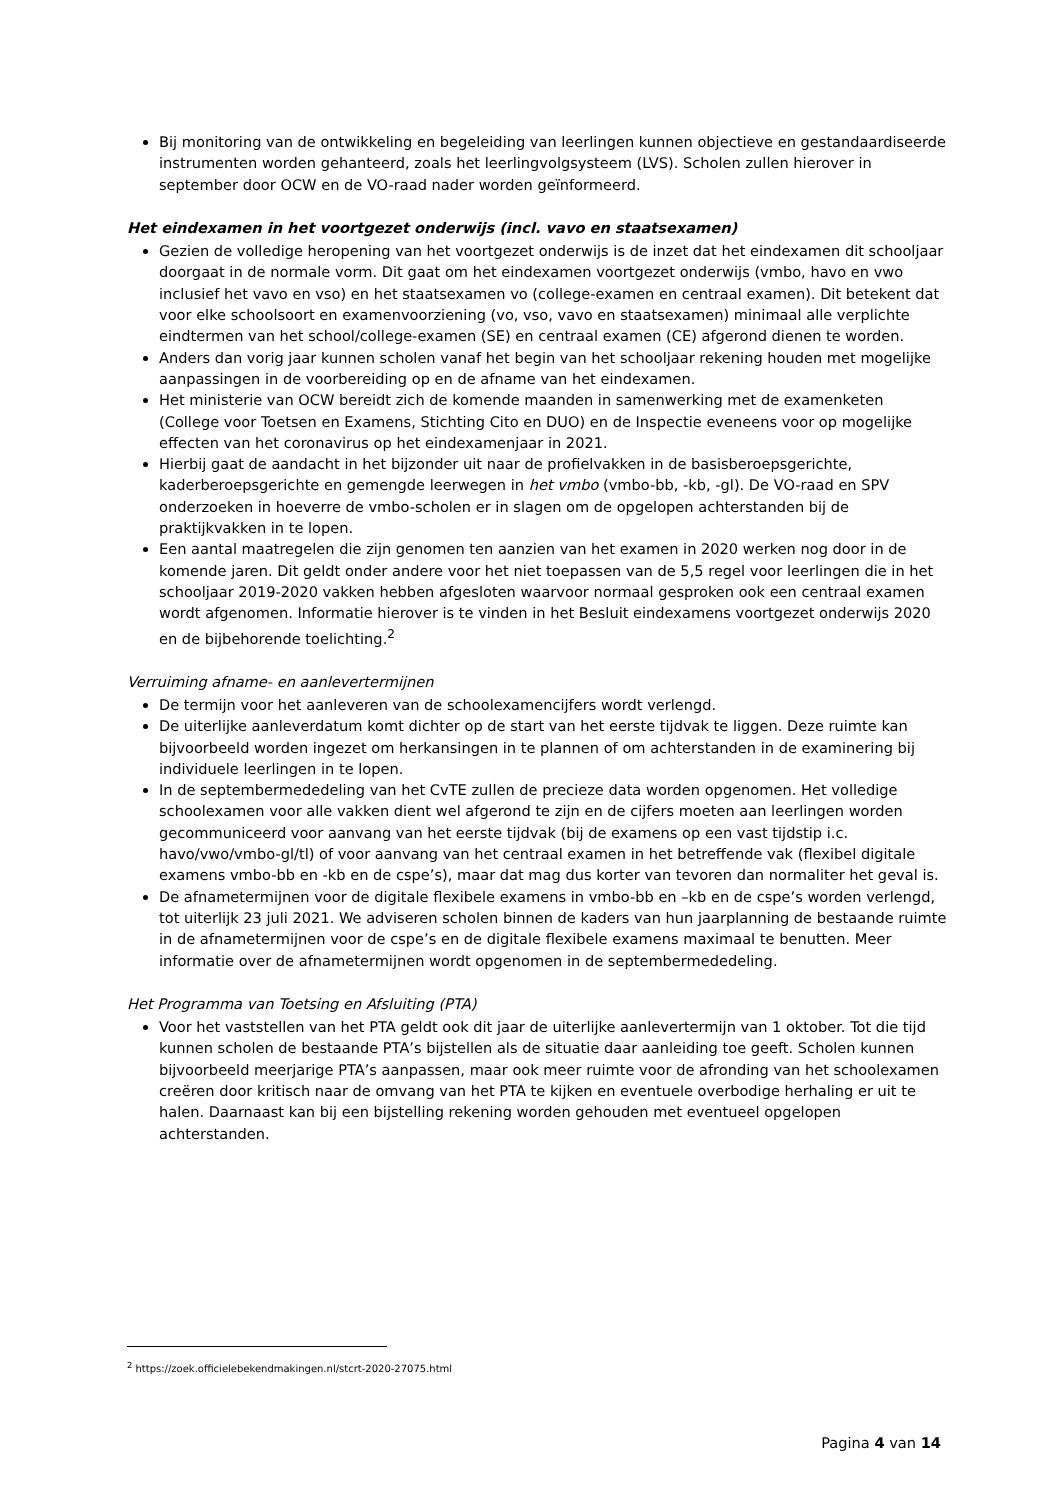Bij monitoring van de ontwikkeling en begeleiding van leerlingen kunnen objectieve en gestandaardiseerde instrumenten worden gehanteerd, zoals het leerlingvolgsysteem (LVS). Scholen zullen hierover in september door OCW en de VO-raad nader worden geïnformeerd.
Het eindexamen in het voortgezet onderwijs (incl. vavo en staatsexamen)
Gezien de volledige heropening van het voortgezet onderwijs is de inzet dat het eindexamen dit schooljaar doorgaat in de normale vorm. Dit gaat om het eindexamen voortgezet onderwijs (vmbo, havo en vwo inclusief het vavo en vso) en het staatsexamen vo (college-examen en centraal examen). Dit betekent dat voor elke schoolsoort en examenvoorziening (vo, vso, vavo en staatsexamen) minimaal alle verplichte eindtermen van het school/college-examen (SE) en centraal examen (CE) afgerond dienen te worden.
Anders dan vorig jaar kunnen scholen vanaf het begin van het schooljaar rekening houden met mogelijke aanpassingen in de voorbereiding op en de afname van het eindexamen.
Het ministerie van OCW bereidt zich de komende maanden in samenwerking met de examenketen (College voor Toetsen en Examens, Stichting Cito en DUO) en de Inspectie eveneens voor op mogelijke effecten van het coronavirus op het eindexamenjaar in 2021.
Hierbij gaat de aandacht in het bijzonder uit naar de profielvakken in de basisberoepsgerichte, kaderberoepsgerichte en gemengde leerwegen in het vmbo (vmbo-bb, -kb, -gl). De VO-raad en SPV onderzoeken in hoeverre de vmbo-scholen er in slagen om de opgelopen achterstanden bij de praktijkvakken in te lopen.
Een aantal maatregelen die zijn genomen ten aanzien van het examen in 2020 werken nog door in de komende jaren. Dit geldt onder andere voor het niet toepassen van de 5,5 regel voor leerlingen die in het schooljaar 2019-2020 vakken hebben afgesloten waarvoor normaal gesproken ook een centraal examen wordt afgenomen. Informatie hierover is te vinden in het Besluit eindexamens voortgezet onderwijs 2020 en de bijbehorende toelichting.<sup>2</sup>
Verruiming afname- en aanlevertermijnen
De termijn voor het aanleveren van de schoolexamencijfers wordt verlengd.
De uiterlijke aanleverdatum komt dichter op de start van het eerste tijdvak te liggen. Deze ruimte kan bijvoorbeeld worden ingezet om herkansingen in te plannen of om achterstanden in de examinering bij individuele leerlingen in te lopen.
In de septembermededeling van het CvTE zullen de precieze data worden opgenomen. Het volledige schoolexamen voor alle vakken dient wel afgerond te zijn en de cijfers moeten aan leerlingen worden gecommuniceerd voor aanvang van het eerste tijdvak (bij de examens op een vast tijdstip i.c. havo/vwo/vmbo-gl/tl) of voor aanvang van het centraal examen in het betreffende vak (flexibel digitale examens vmbo-bb en -kb en de cspe’s), maar dat mag dus korter van tevoren dan normaliter het geval is.
De afnametermijnen voor de digitale flexibele examens in vmbo-bb en –kb en de cspe’s worden verlengd, tot uiterlijk 23 juli 2021. We adviseren scholen binnen de kaders van hun jaarplanning de bestaande ruimte in de afnametermijnen voor de cspe’s en de digitale flexibele examens maximaal te benutten. Meer informatie over de afnametermijnen wordt opgenomen in de septembermededeling.
Het Programma van Toetsing en Afsluiting (PTA)
Voor het vaststellen van het PTA geldt ook dit jaar de uiterlijke aanlevertermijn van 1 oktober. Tot die tijd kunnen scholen de bestaande PTA’s bijstellen als de situatie daar aanleiding toe geeft. Scholen kunnen bijvoorbeeld meerjarige PTA’s aanpassen, maar ook meer ruimte voor de afronding van het schoolexamen creëren door kritisch naar de omvang van het PTA te kijken en eventuele overbodige herhaling er uit te halen. Daarnaast kan bij een bijstelling rekening worden gehouden met eventueel opgelopen achterstanden.
<sup>2</sup> https://zoek.officielebekendmakingen.nl/stcrt-2020-27075.html
Pagina 4 van 14